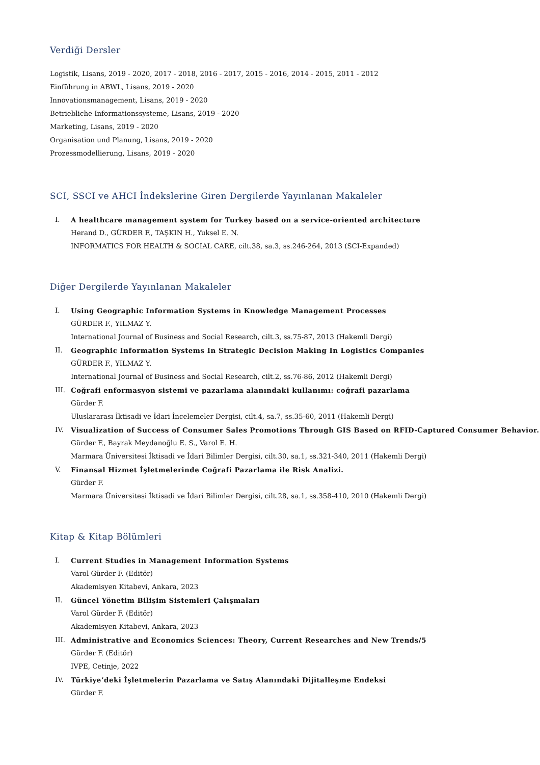Verdiği Dersler
Logistik, Lisans, 2019 - 2020, 2017 - 2018, 2016 - 2017, 2015 - 2016, 2014 - 2015, 2011 - 2012
Einführung in ABWL, Lisans, 2019 - 2020
Innovationsmanagement, Lisans, 2019 - 2020
Betriebliche Informationssysteme, Lisans, 2019 - 2020
Marketing, Lisans, 2019 - 2020
Organisation und Planung, Lisans, 2019 - 2020
Prozessmodellierung, Lisans, 2019 - 2020
SCI, SSCI ve AHCI İndekslerine Giren Dergilerde Yayınlanan Makaleler
I. A healthcare management system for Turkey based on a service-oriented architecture
Herand D., GÜRDER F., TAŞKIN H., Yuksel E. N.
INFORMATICS FOR HEALTH & SOCIAL CARE, cilt.38, sa.3, ss.246-264, 2013 (SCI-Expanded)
Diğer Dergilerde Yayınlanan Makaleler
I. Using Geographic Information Systems in Knowledge Management Processes
GÜRDER F., YILMAZ Y.
International Journal of Business and Social Research, cilt.3, ss.75-87, 2013 (Hakemli Dergi)
II. Geographic Information Systems In Strategic Decision Making In Logistics Companies
GÜRDER F., YILMAZ Y.
International Journal of Business and Social Research, cilt.2, ss.76-86, 2012 (Hakemli Dergi)
III. Coğrafi enformasyon sistemi ve pazarlama alanındaki kullanımı: coğrafi pazarlama
Gürder F.
Uluslararası İktisadi ve İdari İncelemeler Dergisi, cilt.4, sa.7, ss.35-60, 2011 (Hakemli Dergi)
IV. Visualization of Success of Consumer Sales Promotions Through GIS Based on RFID-Captured Consumer Behavior.
Gürder F., Bayrak Meydanoğlu E. S., Varol E. H.
Marmara Üniversitesi İktisadi ve İdari Bilimler Dergisi, cilt.30, sa.1, ss.321-340, 2011 (Hakemli Dergi)
V. Finansal Hizmet İşletmelerinde Coğrafi Pazarlama ile Risk Analizi.
Gürder F.
Marmara Üniversitesi İktisadi ve İdari Bilimler Dergisi, cilt.28, sa.1, ss.358-410, 2010 (Hakemli Dergi)
Kitap & Kitap Bölümleri
I. Current Studies in Management Information Systems
Varol Gürder F. (Editör)
Akademisyen Kitabevi, Ankara, 2023
II. Güncel Yönetim Bilişim Sistemleri Çalışmaları
Varol Gürder F. (Editör)
Akademisyen Kitabevi, Ankara, 2023
III. Administrative and Economics Sciences: Theory, Current Researches and New Trends/5
Gürder F. (Editör)
IVPE, Cetinje, 2022
IV. Türkiye’deki İşletmelerin Pazarlama ve Satış Alanındaki Dijitalleşme Endeksi
Gürder F.